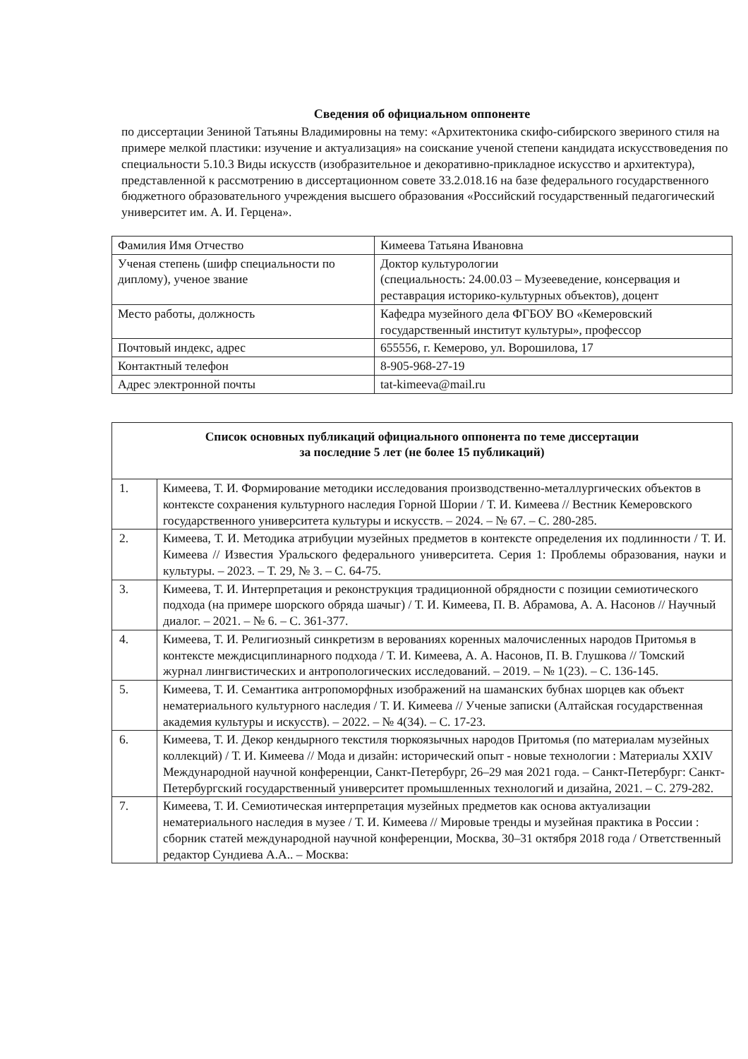Сведения об официальном оппоненте
по диссертации Зениной Татьяны Владимировны на тему: «Архитектоника скифо-сибирского звериного стиля на примере мелкой пластики: изучение и актуализация» на соискание ученой степени кандидата искусствоведения по специальности 5.10.3 Виды искусств (изобразительное и декоративно-прикладное искусство и архитектура), представленной к рассмотрению в диссертационном совете 33.2.018.16 на базе федерального государственного бюджетного образовательного учреждения высшего образования «Российский государственный педагогический университет им. А. И. Герцена».
| Фамилия Имя Отчество | Кимеева Татьяна Ивановна |
| Ученая степень (шифр специальности по диплому), ученое звание | Доктор культурологии (специальность: 24.00.03 – Музееведение, консервация и реставрация историко-культурных объектов), доцент |
| Место работы, должность | Кафедра музейного дела ФГБОУ ВО «Кемеровский государственный институт культуры», профессор |
| Почтовый индекс, адрес | 655556, г. Кемерово, ул. Ворошилова, 17 |
| Контактный телефон | 8-905-968-27-19 |
| Адрес электронной почты | tat-kimeeva@mail.ru |
| Список основных публикаций официального оппонента по теме диссертации за последние 5 лет (не более 15 публикаций) | |
| --- | --- |
| 1. | Кимеева, Т. И. Формирование методики исследования производственно-металлургических объектов в контексте сохранения культурного наследия Горной Шории / Т. И. Кимеева // Вестник Кемеровского государственного университета культуры и искусств. – 2024. – № 67. – С. 280-285. |
| 2. | Кимеева, Т. И. Методика атрибуции музейных предметов в контексте определения их подлинности / Т. И. Кимеева // Известия Уральского федерального университета. Серия 1: Проблемы образования, науки и культуры. – 2023. – Т. 29, № 3. – С. 64-75. |
| 3. | Кимеева, Т. И. Интерпретация и реконструкция традиционной обрядности с позиции семиотического подхода (на примере шорского обряда шачыг) / Т. И. Кимеева, П. В. Абрамова, А. А. Насонов // Научный диалог. – 2021. – № 6. – С. 361-377. |
| 4. | Кимеева, Т. И. Религиозный синкретизм в верованиях коренных малочисленных народов Притомья в контексте междисциплинарного подхода / Т. И. Кимеева, А. А. Насонов, П. В. Глушкова // Томский журнал лингвистических и антропологических исследований. – 2019. – № 1(23). – С. 136-145. |
| 5. | Кимеева, Т. И. Семантика антропоморфных изображений на шаманских бубнах шорцев как объект нематериального культурного наследия / Т. И. Кимеева // Ученые записки (Алтайская государственная академия культуры и искусств). – 2022. – № 4(34). – С. 17-23. |
| 6. | Кимеева, Т. И. Декор кендырного текстиля тюркоязычных народов Притомья (по материалам музейных коллекций) / Т. И. Кимеева // Мода и дизайн: исторический опыт - новые технологии : Материалы XXIV Международной научной конференции, Санкт-Петербург, 26–29 мая 2021 года. – Санкт-Петербург: Санкт-Петербургский государственный университет промышленных технологий и дизайна, 2021. – С. 279-282. |
| 7. | Кимеева, Т. И. Семиотическая интерпретация музейных предметов как основа актуализации нематериального наследия в музее / Т. И. Кимеева // Мировые тренды и музейная практика в России : сборник статей международной научной конференции, Москва, 30–31 октября 2018 года / Ответственный редактор Сундиева А.А.. – Москва: |